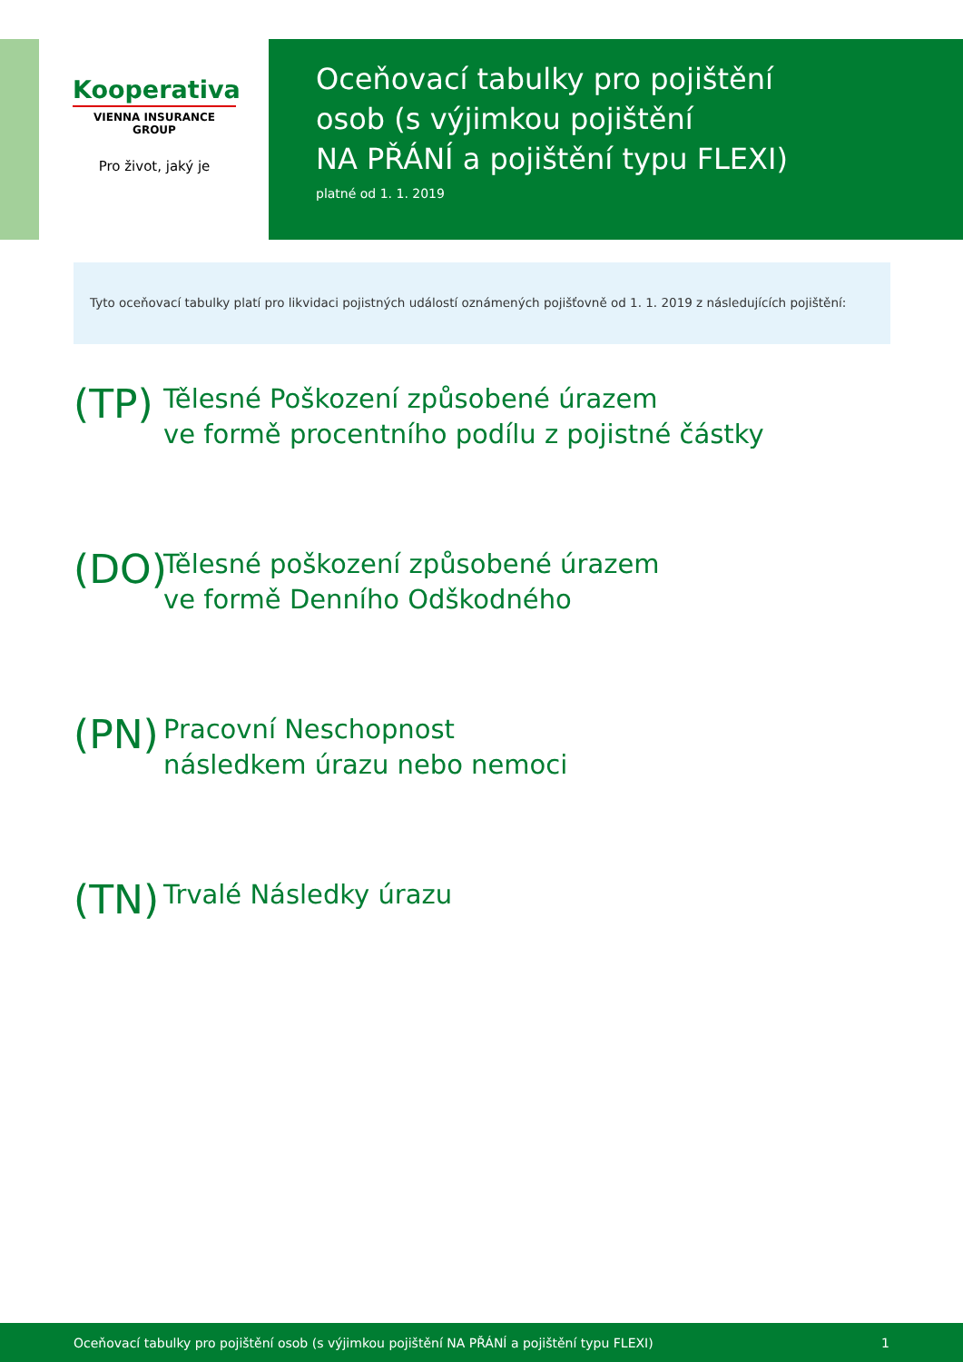Kooperativa
VIENNA INSURANCE GROUP
Pro život, jaký je
Oceňovací tabulky pro pojištění
osob (s výjimkou pojištění
NA PŘÁNÍ a pojištění typu FLEXI)
platné od 1. 1. 2019
Tyto oceňovací tabulky platí pro likvidaci pojistných událostí oznámených pojišťovně od 1. 1. 2019 z následujících pojištění:
(TP)
Tělesné Poškození způsobené úrazem
ve formě procentního podílu z pojistné částky
(DO)
Tělesné poškození způsobené úrazem
ve formě Denního Odškodného
(PN)
Pracovní Neschopnost
následkem úrazu nebo nemoci
(TN)
Trvalé Následky úrazu
Oceňovací tabulky pro pojištění osob (s výjimkou pojištění NA PŘÁNÍ a pojištění typu FLEXI) 1